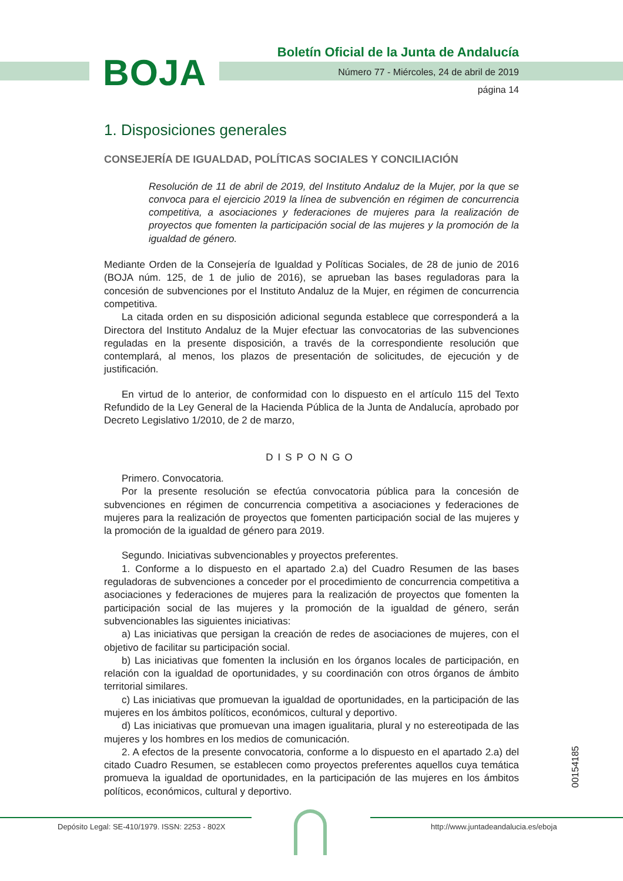BOJA
Boletín Oficial de la Junta de Andalucía
Número 77 - Miércoles, 24 de abril de 2019
página 14
1. Disposiciones generales
CONSEJERÍA DE IGUALDAD, POLÍTICAS SOCIALES Y CONCILIACIÓN
Resolución de 11 de abril de 2019, del Instituto Andaluz de la Mujer, por la que se convoca para el ejercicio 2019 la línea de subvención en régimen de concurrencia competitiva, a asociaciones y federaciones de mujeres para la realización de proyectos que fomenten la participación social de las mujeres y la promoción de la igualdad de género.
Mediante Orden de la Consejería de Igualdad y Políticas Sociales, de 28 de junio de 2016 (BOJA núm. 125, de 1 de julio de 2016), se aprueban las bases reguladoras para la concesión de subvenciones por el Instituto Andaluz de la Mujer, en régimen de concurrencia competitiva.
La citada orden en su disposición adicional segunda establece que corresponderá a la Directora del Instituto Andaluz de la Mujer efectuar las convocatorias de las subvenciones reguladas en la presente disposición, a través de la correspondiente resolución que contemplará, al menos, los plazos de presentación de solicitudes, de ejecución y de justificación.
En virtud de lo anterior, de conformidad con lo dispuesto en el artículo 115 del Texto Refundido de la Ley General de la Hacienda Pública de la Junta de Andalucía, aprobado por Decreto Legislativo 1/2010, de 2 de marzo,
DISPONGO
Primero. Convocatoria.
Por la presente resolución se efectúa convocatoria pública para la concesión de subvenciones en régimen de concurrencia competitiva a asociaciones y federaciones de mujeres para la realización de proyectos que fomenten participación social de las mujeres y la promoción de la igualdad de género para 2019.
Segundo. Iniciativas subvencionables y proyectos preferentes.
1. Conforme a lo dispuesto en el apartado 2.a) del Cuadro Resumen de las bases reguladoras de subvenciones a conceder por el procedimiento de concurrencia competitiva a asociaciones y federaciones de mujeres para la realización de proyectos que fomenten la participación social de las mujeres y la promoción de la igualdad de género, serán subvencionables las siguientes iniciativas:
a) Las iniciativas que persigan la creación de redes de asociaciones de mujeres, con el objetivo de facilitar su participación social.
b) Las iniciativas que fomenten la inclusión en los órganos locales de participación, en relación con la igualdad de oportunidades, y su coordinación con otros órganos de ámbito territorial similares.
c) Las iniciativas que promuevan la igualdad de oportunidades, en la participación de las mujeres en los ámbitos políticos, económicos, cultural y deportivo.
d) Las iniciativas que promuevan una imagen igualitaria, plural y no estereotipada de las mujeres y los hombres en los medios de comunicación.
2. A efectos de la presente convocatoria, conforme a lo dispuesto en el apartado 2.a) del citado Cuadro Resumen, se establecen como proyectos preferentes aquellos cuya temática promueva la igualdad de oportunidades, en la participación de las mujeres en los ámbitos políticos, económicos, cultural y deportivo.
00154185
Depósito Legal: SE-410/1979. ISSN: 2253 - 802X http://www.juntadeandalucia.es/eboja